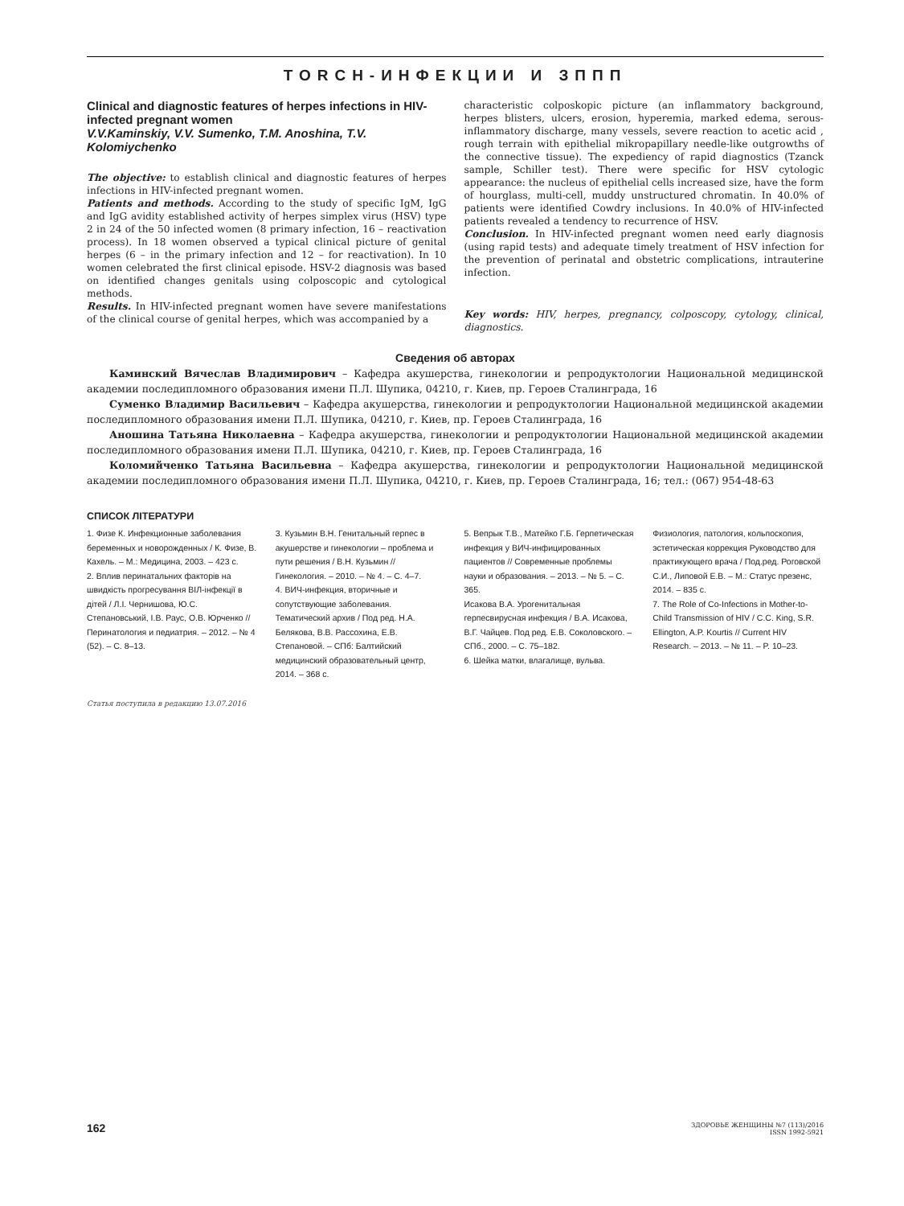TORCH-ИНФЕКЦИИ И ЗППП
Clinical and diagnostic features of herpes infections in HIV-infected pregnant women
V.V.Kaminskiy, V.V. Sumenko, T.M. Anoshina, T.V. Kolomiychenko
The objective: to establish clinical and diagnostic features of herpes infections in HIV-infected pregnant women.
Patients and methods. According to the study of specific IgM, IgG and IgG avidity established activity of herpes simplex virus (HSV) type 2 in 24 of the 50 infected women (8 primary infection, 16 – reactivation process). In 18 women observed a typical clinical picture of genital herpes (6 – in the primary infection and 12 – for reactivation). In 10 women celebrated the first clinical episode. HSV-2 diagnosis was based on identified changes genitals using colposcopic and cytological methods.
Results. In HIV-infected pregnant women have severe manifestations of the clinical course of genital herpes, which was accompanied by a
characteristic colposkopic picture (an inflammatory background, herpes blisters, ulcers, erosion, hyperemia, marked edema, serous-inflammatory discharge, many vessels, severe reaction to acetic acid , rough terrain with epithelial mikropapillary needle-like outgrowths of the connective tissue). The expediency of rapid diagnostics (Tzanck sample, Schiller test). There were specific for HSV cytologic appearance: the nucleus of epithelial cells increased size, have the form of hourglass, multi-cell, muddy unstructured chromatin. In 40.0% of patients were identified Cowdry inclusions. In 40.0% of HIV-infected patients revealed a tendency to recurrence of HSV.
Conclusion. In HIV-infected pregnant women need early diagnosis (using rapid tests) and adequate timely treatment of HSV infection for the prevention of perinatal and obstetric complications, intrauterine infection.
Key words: HIV, herpes, pregnancy, colposcopy, cytology, clinical, diagnostics.
Сведения об авторах
Каминский Вячеслав Владимирович – Кафедра акушерства, гинекологии и репродуктологии Национальной медицинской академии последипломного образования имени П.Л. Шупика, 04210, г. Киев, пр. Героев Сталинграда, 16
Суменко Владимир Васильевич – Кафедра акушерства, гинекологии и репродуктологии Национальной медицинской академии последипломного образования имени П.Л. Шупика, 04210, г. Киев, пр. Героев Сталинграда, 16
Аношина Татьяна Николаевна – Кафедра акушерства, гинекологии и репродуктологии Национальной медицинской академии последипломного образования имени П.Л. Шупика, 04210, г. Киев, пр. Героев Сталинграда, 16
Коломийченко Татьяна Васильевна – Кафедра акушерства, гинекологии и репродуктологии Национальной медицинской академии последипломного образования имени П.Л. Шупика, 04210, г. Киев, пр. Героев Сталинграда, 16; тел.: (067) 954-48-63
СПИСОК ЛІТЕРАТУРИ
1. Физе К. Инфекционные заболевания беременных и новорожденных / К. Физе, В. Кахель. – М.: Медицина, 2003. – 423 с.
2. Вплив перинатальних факторів на швидкість прогресування ВІЛ-інфекції в дітей / Л.І. Чернишова, Ю.С. Степановський, І.В. Раус, О.В. Юрченко // Перинатология и педиатрия. – 2012. – № 4 (52). – С. 8–13.
3. Кузьмин В.Н. Генитальный герпес в акушерстве и гинекологии – проблема и пути решения / В.Н. Кузьмин // Гинекология. – 2010. – № 4. – С. 4–7.
4. ВИЧ-инфекция, вторичные и сопутствующие заболевания. Тематический архив / Под ред. Н.А. Белякова, В.В. Рассохина, Е.В. Степановой. – СПб: Балтийский медицинский образовательный центр, 2014. – 368 с.
5. Вепрык Т.В., Матейко Г.Б. Герпетическая инфекция у ВИЧ-инфицированных пациентов // Современные проблемы науки и образования. – 2013. – № 5. – С. 365.
Исакова В.А. Урогенитальная герпесвирусная инфекция / В.А. Исакова, В.Г. Чайцев. Под ред. Е.В. Соколовского. – СПб., 2000. – С. 75–182.
6. Шейка матки, влагалище, вульва.
Физиология, патология, кольпоскопия, эстетическая коррекция Руководство для практикующего врача / Под.ред. Роговской С.И., Липовой Е.В. – М.: Статус презенс, 2014. – 835 с.
7. The Role of Co-Infections in Mother-to-Child Transmission of HIV / C.C. King, S.R. Ellington, A.P. Kourtis // Current HIV Research. – 2013. – № 11. – P. 10–23.
Статья поступила в редакцию 13.07.2016
162 ЗДОРОВЬЕ ЖЕНЩИНЫ №7 (113)/2016
ISSN 1992-5921